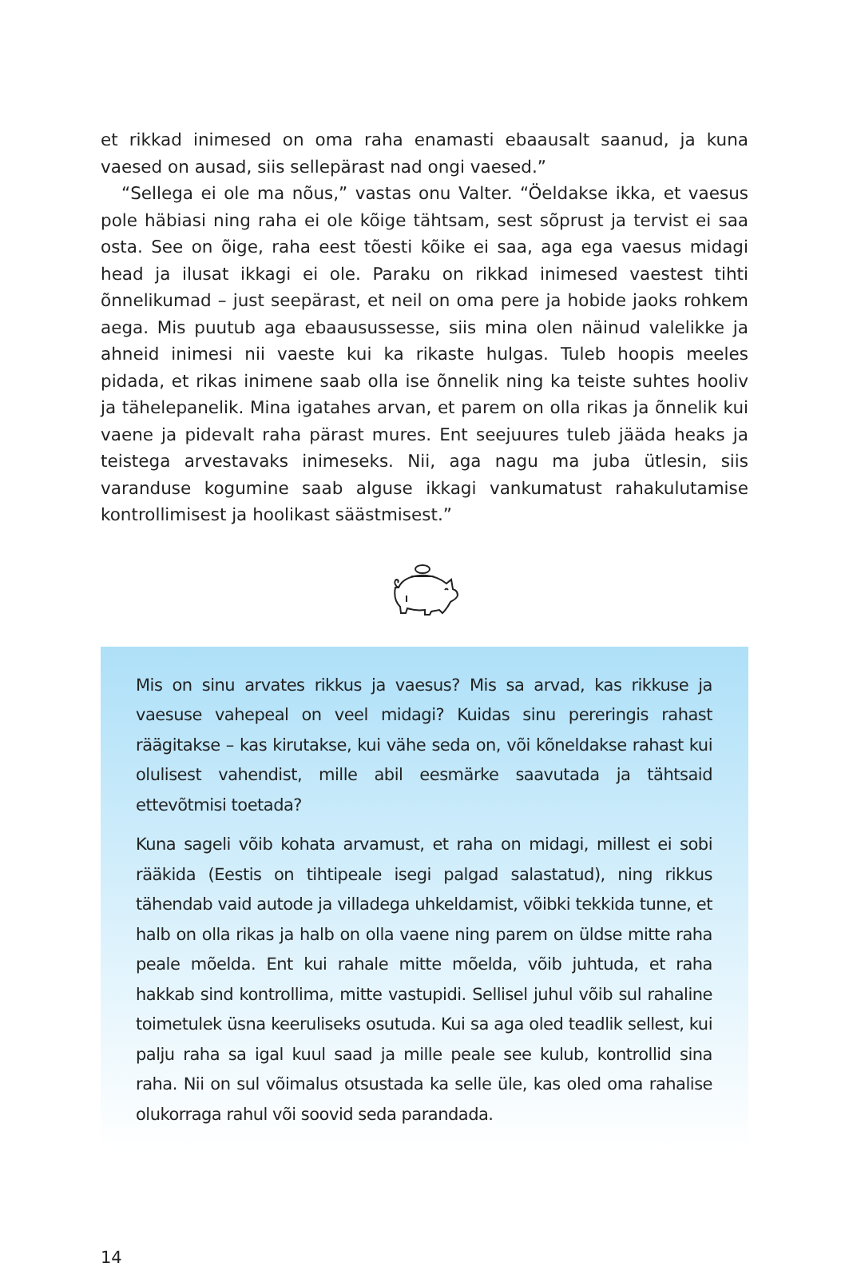et rikkad inimesed on oma raha enamasti ebaausalt saanud, ja kuna vaesed on ausad, siis sellepärast nad ongi vaesed.”
“Sellega ei ole ma nõus,” vastas onu Valter. “Öeldakse ikka, et vaesus pole häbiasi ning raha ei ole kõige tähtsam, sest sõprust ja tervist ei saa osta. See on õige, raha eest tõesti kõike ei saa, aga ega vaesus midagi head ja ilusat ikkagi ei ole. Paraku on rikkad inimesed vaestest tihti õnnelikumad – just seepärast, et neil on oma pere ja hobide jaoks rohkem aega. Mis puutub aga ebaausussesse, siis mina olen näinud valelikke ja ahneid inimesi nii vaeste kui ka rikaste hulgas. Tuleb hoopis meeles pidada, et rikas inimene saab olla ise õnnelik ning ka teiste suhtes hooliv ja tähelepanelik. Mina igatahes arvan, et parem on olla rikas ja õnnelik kui vaene ja pidevalt raha pärast mures. Ent seejuures tuleb jääda heaks ja teistega arvestavaks inimeseks. Nii, aga nagu ma juba ütlesin, siis varanduse kogumine saab alguse ikkagi vankumatust rahakulutamise kontrollimisest ja hoolikast säästmisest.”
Mis on sinu arvates rikkus ja vaesus? Mis sa arvad, kas rikkuse ja vaesuse vahepeal on veel midagi? Kuidas sinu pereringis rahast räägitakse – kas kirutakse, kui vähe seda on, või kõneldakse rahast kui olulisest vahendist, mille abil eesmärke saavutada ja tähtsaid ettevõtmisi toetada?
Kuna sageli võib kohata arvamust, et raha on midagi, millest ei sobi rääkida (Eestis on tihtipeale isegi palgad salastatud), ning rikkus tähendab vaid autode ja villadega uhkeldamist, võibki tekkida tunne, et halb on olla rikas ja halb on olla vaene ning parem on üldse mitte raha peale mõelda. Ent kui rahale mitte mõelda, võib juhtuda, et raha hakkab sind kontrollima, mitte vastupidi. Sellisel juhul võib sul rahaline toimetulek üsna keeruliseks osutuda. Kui sa aga oled teadlik sellest, kui palju raha sa igal kuul saad ja mille peale see kulub, kontrollid sina raha. Nii on sul võimalus otsustada ka selle üle, kas oled oma rahalise olukorraga rahul või soovid seda parandada.
14